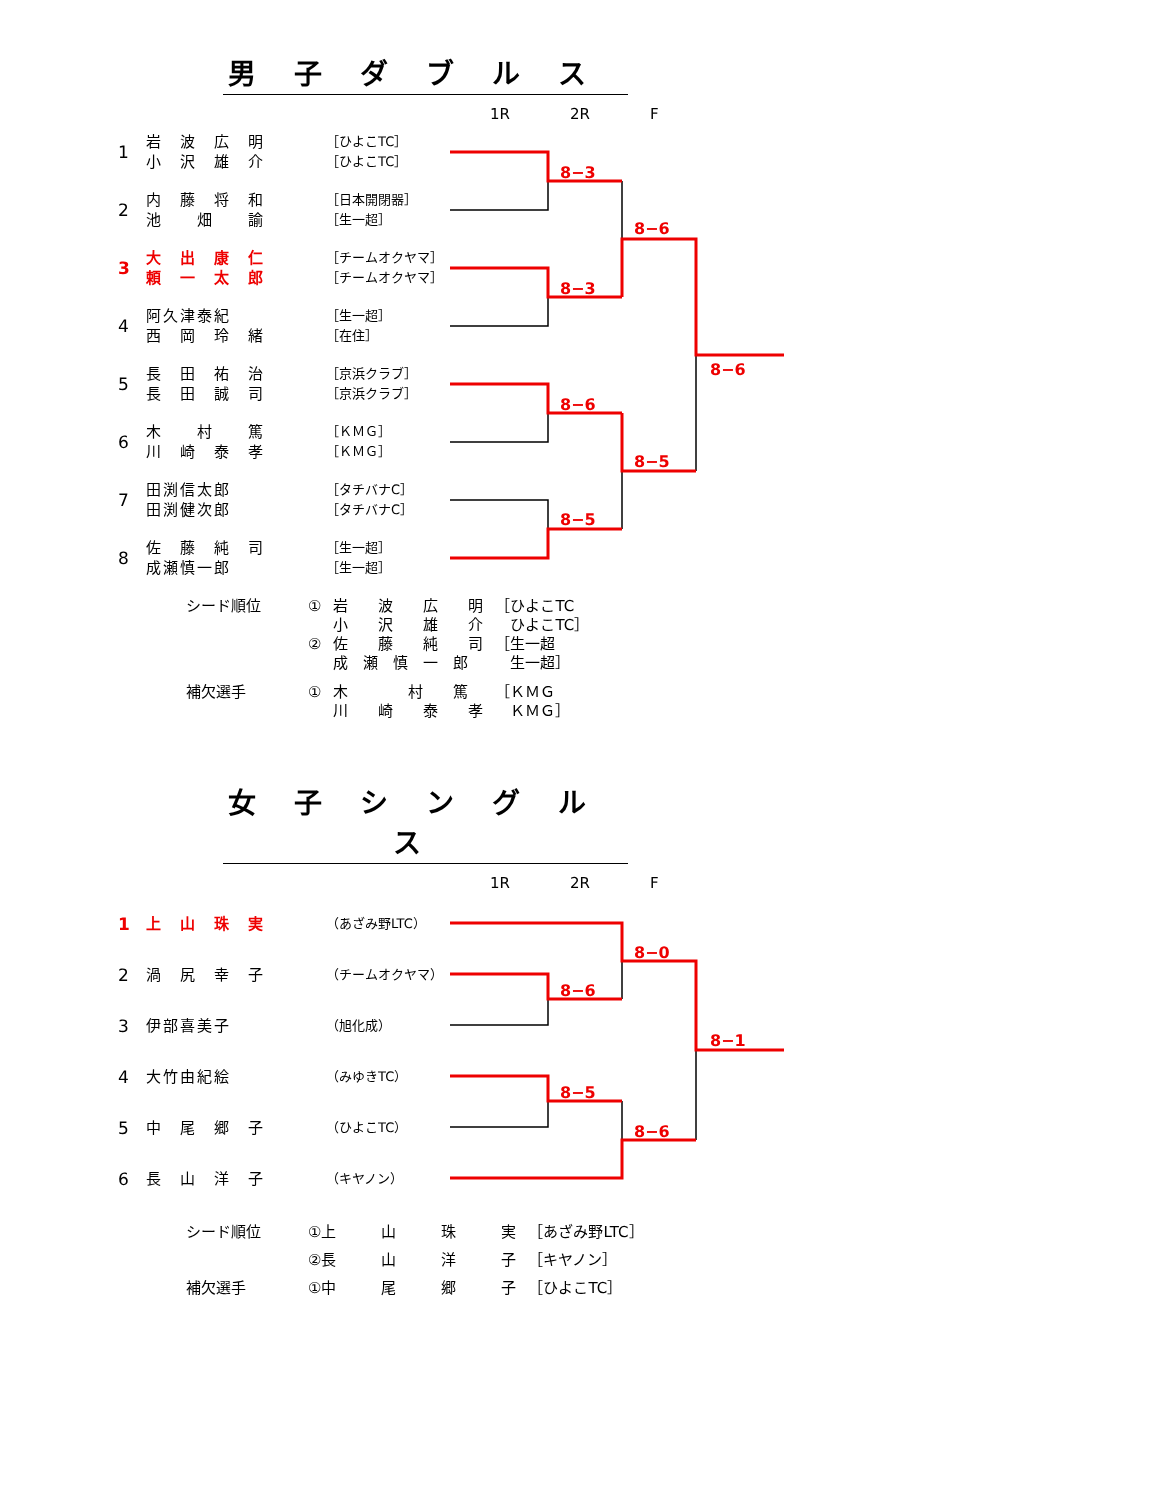男子ダブルス
1R 2R F
| 1 | 岩 波 広 明 小 沢 雄 介 | ［ひよこTC］ ［ひよこTC］ |
| 2 | 内 藤 将 和 池 畑 諭 | ［日本開閉器］ ［生一超］ |
| 3 | 大 出 康 仁 頼 一 太 郎 | ［チームオクヤマ］ ［チームオクヤマ］ |
| 4 | 阿久津泰紀 西 岡 玲 緒 | ［生一超］ ［在住］ |
| 5 | 長 田 祐 治 長 田 誠 司 | ［京浜クラブ］ ［京浜クラブ］ |
| 6 | 木 村 篤 川 崎 泰 孝 | ［ＫＭＧ］ ［ＫＭＧ］ |
| 7 | 田渕信太郎 田渕健次郎 | ［タチバナC］ ［タチバナC］ |
| 8 | 佐 藤 純 司 成瀬慎一郎 | ［生一超］ ［生一超］ |
8−3
8−3
8−6
8−5
8−6
8−5
8−6
| シード順位 | ① | 岩 波 広 明 小 沢 雄 介 | ［ひよこTC ひよこTC］ |
| | ② | 佐 藤 純 司 成 瀬 慎 一 郎 | ［生一超 生一超］ |
| 補欠選手 | ① | 木 村 篤 川 崎 泰 孝 | ［ＫＭＧ ＫＭＧ］ |
女子シングルス
1R 2R F
| 1 | 上 山 珠 実 | （あざみ野LTC） |
| 2 | 渦 尻 幸 子 | （チームオクヤマ） |
| 3 | 伊部喜美子 | （旭化成） |
| 4 | 大竹由紀絵 | （みゆきTC） |
| 5 | 中 尾 郷 子 | （ひよこTC） |
| 6 | 長 山 洋 子 | （キヤノン） |
8−0
8−6
8−5
8−6
8−1
| シード順位 | ①上 山 珠 実 | ［あざみ野LTC］ |
| | ②長 山 洋 子 | ［キヤノン］ |
| 補欠選手 | ①中 尾 郷 子 | ［ひよこTC］ |